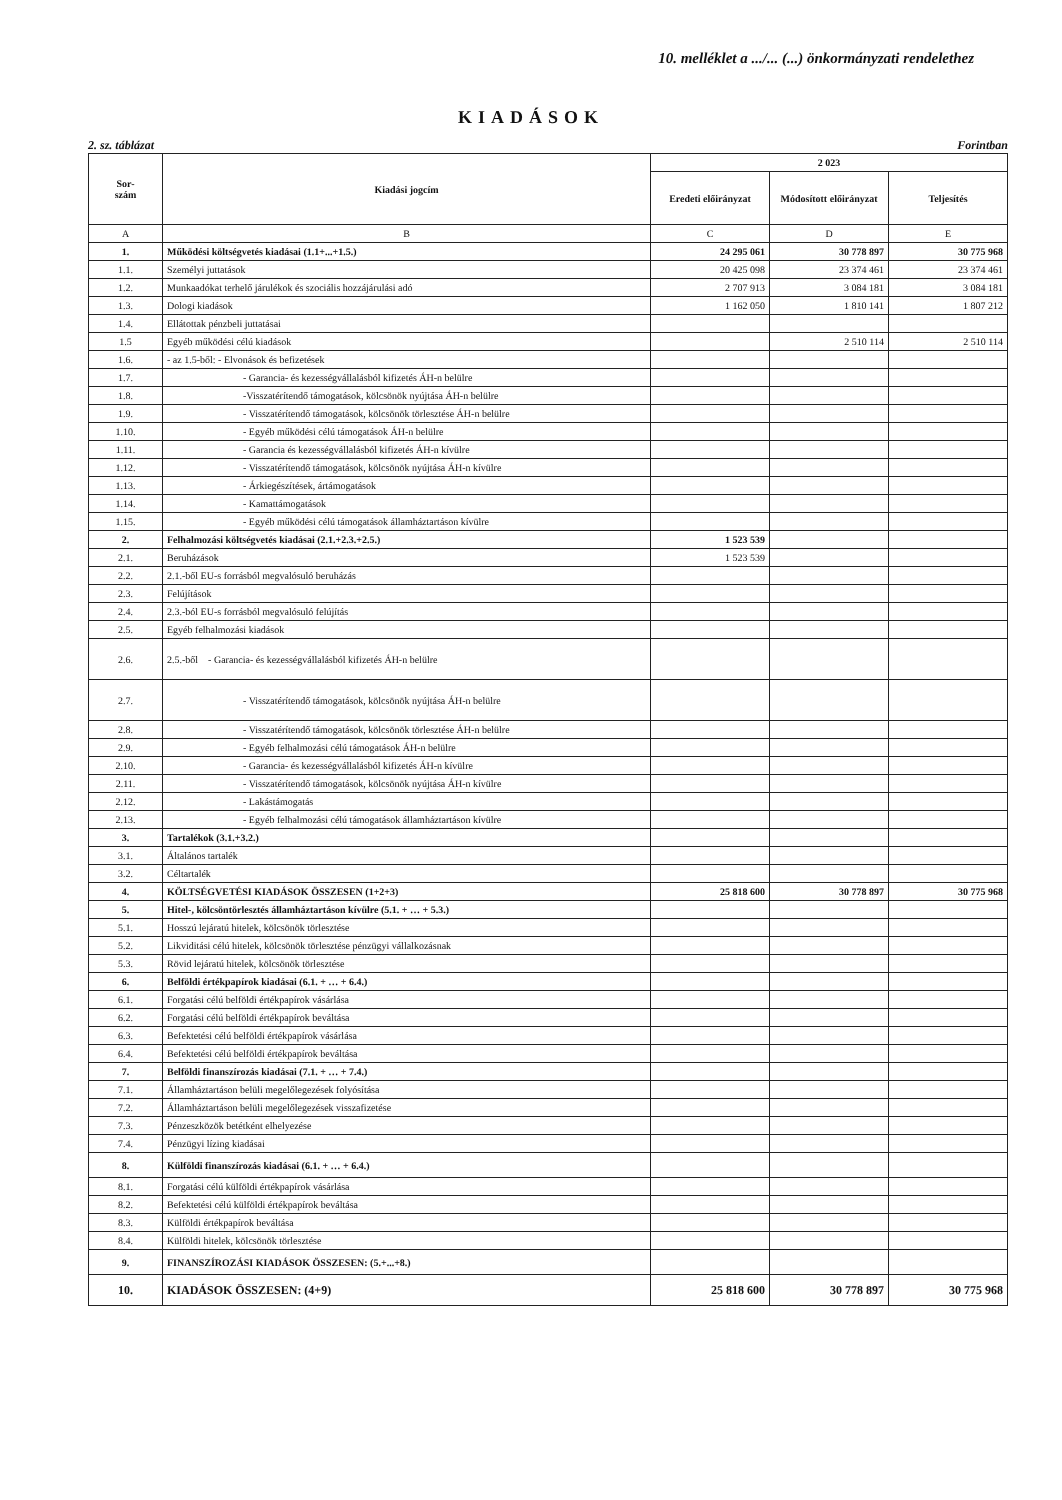10. melléklet a .../... (...) önkormányzati rendelethez
KIADÁSOK
2. sz. táblázat Forintban
| Sor- szám | Kiadási jogcím | 2 023 | | |
| --- | --- | --- | --- | --- |
| | | Eredeti előirányzat | Módosított előirányzat | Teljesítés |
| A | B | C | D | E |
| 1. | Működési költségvetés kiadásai (1.1+...+1.5.) | 24 295 061 | 30 778 897 | 30 775 968 |
| 1.1. | Személyi juttatások | 20 425 098 | 23 374 461 | 23 374 461 |
| 1.2. | Munkaadókat terhelő járulékok és szociális hozzájárulási adó | 2 707 913 | 3 084 181 | 3 084 181 |
| 1.3. | Dologi kiadások | 1 162 050 | 1 810 141 | 1 807 212 |
| 1.4. | Ellátottak pénzbeli juttatásai | | | |
| 1.5 | Egyéb működési célú kiadások | | 2 510 114 | 2 510 114 |
| 1.6. | - az 1.5-ből: - Elvonások és befizetések | | | |
| 1.7. | - Garancia- és kezességvállalásból kifizetés ÁH-n belülre | | | |
| 1.8. | -Visszatérítendő támogatások, kölcsönök nyújtása ÁH-n belülre | | | |
| 1.9. | - Visszatérítendő támogatások, kölcsönök törlesztése ÁH-n belülre | | | |
| 1.10. | - Egyéb működési célú támogatások ÁH-n belülre | | | |
| 1.11. | - Garancia és kezességvállalásból kifizetés ÁH-n kívülre | | | |
| 1.12. | - Visszatérítendő támogatások, kölcsönök nyújtása ÁH-n kívülre | | | |
| 1.13. | - Árkiegészítések, ártámogatások | | | |
| 1.14. | - Kamattámogatások | | | |
| 1.15. | - Egyéb működési célú támogatások államháztartáson kívülre | | | |
| 2. | Felhalmozási költségvetés kiadásai (2.1.+2.3.+2.5.) | 1 523 539 | | |
| 2.1. | Beruházások | 1 523 539 | | |
| 2.2. | 2.1.-ből EU-s forrásból megvalósuló beruházás | | | |
| 2.3. | Felújítások | | | |
| 2.4. | 2.3.-ból EU-s forrásból megvalósuló felújítás | | | |
| 2.5. | Egyéb felhalmozási kiadások | | | |
| 2.6. | 2.5.-ből - Garancia- és kezességvállalásból kifizetés ÁH-n belülre | | | |
| 2.7. | - Visszatérítendő támogatások, kölcsönök nyújtása ÁH-n belülre | | | |
| 2.8. | - Visszatérítendő támogatások, kölcsönök törlesztése ÁH-n belülre | | | |
| 2.9. | - Egyéb felhalmozási célú támogatások ÁH-n belülre | | | |
| 2.10. | - Garancia- és kezességvállalásból kifizetés ÁH-n kívülre | | | |
| 2.11. | - Visszatérítendő támogatások, kölcsönök nyújtása ÁH-n kívülre | | | |
| 2.12. | - Lakástámogatás | | | |
| 2.13. | - Egyéb felhalmozási célú támogatások államháztartáson kívülre | | | |
| 3. | Tartalékok (3.1.+3.2.) | | | |
| 3.1. | Általános tartalék | | | |
| 3.2. | Céltartalék | | | |
| 4. | KÖLTSÉGVETÉSI KIADÁSOK ÖSSZESEN (1+2+3) | 25 818 600 | 30 778 897 | 30 775 968 |
| 5. | Hitel-, kölcsöntörlesztés államháztartáson kívülre (5.1. + … + 5.3.) | | | |
| 5.1. | Hosszú lejáratú hitelek, kölcsönök törlesztése | | | |
| 5.2. | Likviditási célú hitelek, kölcsönök törlesztése pénzügyi vállalkozásnak | | | |
| 5.3. | Rövid lejáratú hitelek, kölcsönök törlesztése | | | |
| 6. | Belföldi értékpapírok kiadásai (6.1. + … + 6.4.) | | | |
| 6.1. | Forgatási célú belföldi értékpapírok vásárlása | | | |
| 6.2. | Forgatási célú belföldi értékpapírok beváltása | | | |
| 6.3. | Befektetési célú belföldi értékpapírok vásárlása | | | |
| 6.4. | Befektetési célú belföldi értékpapírok beváltása | | | |
| 7. | Belföldi finanszírozás kiadásai (7.1. + … + 7.4.) | | | |
| 7.1. | Államháztartáson belüli megelőlegezések folyósítása | | | |
| 7.2. | Államháztartáson belüli megelőlegezések visszafizetése | | | |
| 7.3. | Pénzeszközök betétként elhelyezése | | | |
| 7.4. | Pénzügyi lízing kiadásai | | | |
| 8. | Külföldi finanszírozás kiadásai (6.1. + … + 6.4.) | | | |
| 8.1. | Forgatási célú külföldi értékpapírok vásárlása | | | |
| 8.2. | Befektetési célú külföldi értékpapírok beváltása | | | |
| 8.3. | Külföldi értékpapírok beváltása | | | |
| 8.4. | Külföldi hitelek, kölcsönök törlesztése | | | |
| 9. | FINANSZÍROZÁSI KIADÁSOK ÖSSZESEN: (5.+...+8.) | | | |
| 10. | KIADÁSOK ÖSSZESEN: (4+9) | 25 818 600 | 30 778 897 | 30 775 968 |